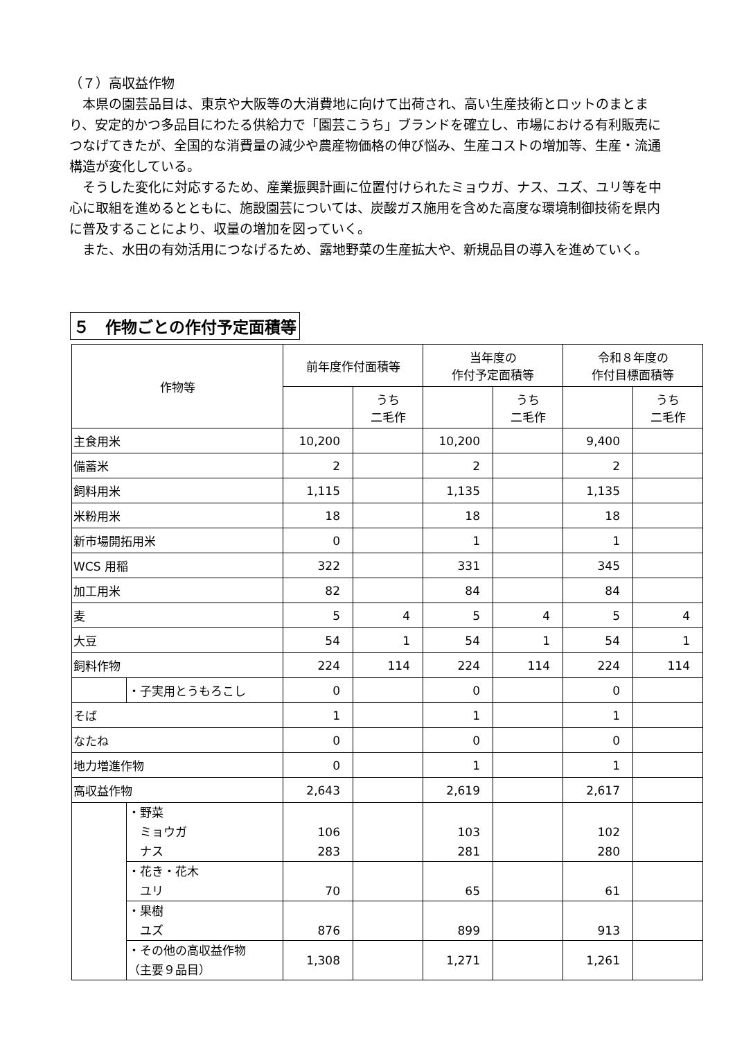（７）高収益作物
　本県の園芸品目は、東京や大阪等の大消費地に向けて出荷され、高い生産技術とロットのまとまり、安定的かつ多品目にわたる供給力で「園芸こうち」ブランドを確立し、市場における有利販売につなげてきたが、全国的な消費量の減少や農産物価格の伸び悩み、生産コストの増加等、生産・流通構造が変化している。
　そうした変化に対応するため、産業振興計画に位置付けられたミョウガ、ナス、ユズ、ユリ等を中心に取組を進めるとともに、施設園芸については、炭酸ガス施用を含めた高度な環境制御技術を県内に普及することにより、収量の増加を図っていく。
　また、水田の有効活用につなげるため、露地野菜の生産拡大や、新規品目の導入を進めていく。
５　作物ごとの作付予定面積等
| 作物等 | | 前年度作付面積等 | | 当年度の 作付予定面積等 | | 令和８年度の 作付目標面積等 | |
| --- | --- | --- | --- | --- | --- | --- | --- |
| | | | うち 二毛作 | | うち 二毛作 | | うち 二毛作 |
| 主食用米 | | 10,200 | | 10,200 | | 9,400 | |
| 備蓄米 | | 2 | | 2 | | 2 | |
| 飼料用米 | | 1,115 | | 1,135 | | 1,135 | |
| 米粉用米 | | 18 | | 18 | | 18 | |
| 新市場開拓用米 | | 0 | | 1 | | 1 | |
| WCS 用稲 | | 322 | | 331 | | 345 | |
| 加工用米 | | 82 | | 84 | | 84 | |
| 麦 | | 5 | 4 | 5 | 4 | 5 | 4 |
| 大豆 | | 54 | 1 | 54 | 1 | 54 | 1 |
| 飼料作物 | | 224 | 114 | 224 | 114 | 224 | 114 |
| | ・子実用とうもろこし | 0 | | 0 | | 0 | |
| そば | | 1 | | 1 | | 1 | |
| なたね | | 0 | | 0 | | 0 | |
| 地力増進作物 | | 0 | | 1 | | 1 | |
| 高収益作物 | | 2,643 | | 2,619 | | 2,617 | |
| | ・野菜 ミョウガ ナス | 106 283 | | 103 281 | | 102 280 | |
| | ・花き・花木 ユリ | 70 | | 65 | | 61 | |
| | ・果樹 ユズ | 876 | | 899 | | 913 | |
| | ・その他の高収益作物 （主要９品目） | 1,308 | | 1,271 | | 1,261 | |